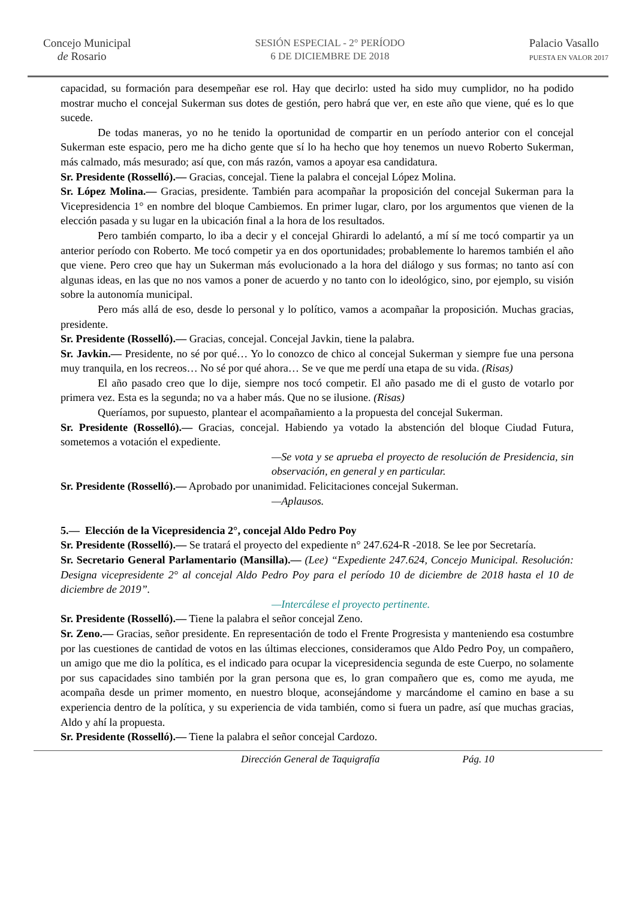Concejo Municipal
de Rosario
SESIÓN ESPECIAL - 2° PERÍODO
6 DE DICIEMBRE DE 2018
Palacio Vasallo
PUESTA EN VALOR 2017
capacidad, su formación para desempeñar ese rol. Hay que decirlo: usted ha sido muy cumplidor, no ha podido mostrar mucho el concejal Sukerman sus dotes de gestión, pero habrá que ver, en este año que viene, qué es lo que sucede.
De todas maneras, yo no he tenido la oportunidad de compartir en un período anterior con el concejal Sukerman este espacio, pero me ha dicho gente que sí lo ha hecho que hoy tenemos un nuevo Roberto Sukerman, más calmado, más mesurado; así que, con más razón, vamos a apoyar esa candidatura.
Sr. Presidente (Rosselló).— Gracias, concejal. Tiene la palabra el concejal López Molina.
Sr. López Molina.— Gracias, presidente. También para acompañar la proposición del concejal Sukerman para la Vicepresidencia 1° en nombre del bloque Cambiemos. En primer lugar, claro, por los argumentos que vienen de la elección pasada y su lugar en la ubicación final a la hora de los resultados.
Pero también comparto, lo iba a decir y el concejal Ghirardi lo adelantó, a mí sí me tocó compartir ya un anterior período con Roberto. Me tocó competir ya en dos oportunidades; probablemente lo haremos también el año que viene. Pero creo que hay un Sukerman más evolucionado a la hora del diálogo y sus formas; no tanto así con algunas ideas, en las que no nos vamos a poner de acuerdo y no tanto con lo ideológico, sino, por ejemplo, su visión sobre la autonomía municipal.
Pero más allá de eso, desde lo personal y lo político, vamos a acompañar la proposición. Muchas gracias, presidente.
Sr. Presidente (Rosselló).— Gracias, concejal. Concejal Javkin, tiene la palabra.
Sr. Javkin.— Presidente, no sé por qué… Yo lo conozco de chico al concejal Sukerman y siempre fue una persona muy tranquila, en los recreos… No sé por qué ahora… Se ve que me perdí una etapa de su vida. (Risas)
El año pasado creo que lo dije, siempre nos tocó competir. El año pasado me di el gusto de votarlo por primera vez. Esta es la segunda; no va a haber más. Que no se ilusione. (Risas)
Queríamos, por supuesto, plantear el acompañamiento a la propuesta del concejal Sukerman.
Sr. Presidente (Rosselló).— Gracias, concejal. Habiendo ya votado la abstención del bloque Ciudad Futura, sometemos a votación el expediente.
—Se vota y se aprueba el proyecto de resolución de Presidencia, sin observación, en general y en particular.
Sr. Presidente (Rosselló).— Aprobado por unanimidad. Felicitaciones concejal Sukerman.
—Aplausos.
5.— Elección de la Vicepresidencia 2°, concejal Aldo Pedro Poy
Sr. Presidente (Rosselló).— Se tratará el proyecto del expediente n° 247.624-R -2018. Se lee por Secretaría.
Sr. Secretario General Parlamentario (Mansilla).— (Lee) “Expediente 247.624, Concejo Municipal. Resolución: Designa vicepresidente 2° al concejal Aldo Pedro Poy para el período 10 de diciembre de 2018 hasta el 10 de diciembre de 2019”.
—Intercálese el proyecto pertinente.
Sr. Presidente (Rosselló).— Tiene la palabra el señor concejal Zeno.
Sr. Zeno.— Gracias, señor presidente. En representación de todo el Frente Progresista y manteniendo esa costumbre por las cuestiones de cantidad de votos en las últimas elecciones, consideramos que Aldo Pedro Poy, un compañero, un amigo que me dio la política, es el indicado para ocupar la vicepresidencia segunda de este Cuerpo, no solamente por sus capacidades sino también por la gran persona que es, lo gran compañero que es, como me ayuda, me acompaña desde un primer momento, en nuestro bloque, aconsejándome y marcándome el camino en base a su experiencia dentro de la política, y su experiencia de vida también, como si fuera un padre, así que muchas gracias, Aldo y ahí la propuesta.
Sr. Presidente (Rosselló).— Tiene la palabra el señor concejal Cardozo.
Dirección General de Taquigrafía Pág. 10